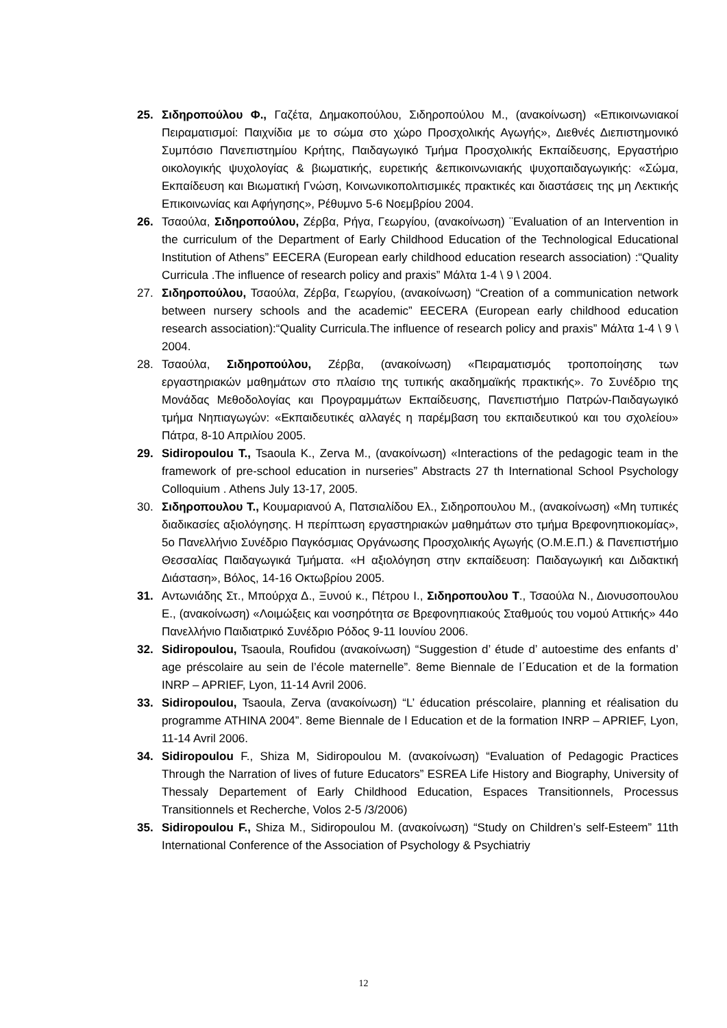25. Σιδηροπούλου Φ., Γαζέτα, Δημακοπούλου, Σιδηροπούλου Μ., (ανακοίνωση) «Επικοινωνιακοί Πειραματισμοί: Παιχνίδια με το σώμα στο χώρο Προσχολικής Αγωγής», Διεθνές Διεπιστημονικό Συμπόσιο Πανεπιστημίου Κρήτης, Παιδαγωγικό Τμήμα Προσχολικής Εκπαίδευσης, Εργαστήριο οικολογικής ψυχολογίας & βιωματικής, ευρετικής &επικοινωνιακής ψυχοπαιδαγωγικής: «Σώμα, Εκπαίδευση και Βιωματική Γνώση, Κοινωνικοπολιτισμικές πρακτικές και διαστάσεις της μη Λεκτικής Επικοινωνίας και Αφήγησης», Ρέθυμνο 5-6 Νοεμβρίου 2004.
26. Τσαούλα, Σιδηροπούλου, Ζέρβα, Ρήγα, Γεωργίου, (ανακοίνωση) ¨Evaluation of an Intervention in the curriculum of the Department of Early Childhood Education of the Technological Educational Institution of Athens” EECERA (European early childhood education research association) :“Quality Curricula .The influence of research policy and praxis” Μάλτα 1-4 \ 9 \ 2004.
27. Σιδηροπούλου, Τσαούλα, Ζέρβα, Γεωργίου, (ανακοίνωση) “Creation of a communication network between nursery schools and the academic” EECERA (European early childhood education research association):“Quality Curricula.The influence of research policy and praxis” Μάλτα 1-4 \ 9 \ 2004.
28. Τσαούλα, Σιδηροπούλου, Ζέρβα, (ανακοίνωση) «Πειραματισμός τροποποίησης των εργαστηριακών μαθημάτων στο πλαίσιο της τυπικής ακαδημαϊκής πρακτικής». 7ο Συνέδριο της Μονάδας Μεθοδολογίας και Προγραμμάτων Εκπαίδευσης, Πανεπιστήμιο Πατρών-Παιδαγωγικό τμήμα Νηπιαγωγών: «Εκπαιδευτικές αλλαγές η παρέμβαση του εκπαιδευτικού και του σχολείου» Πάτρα, 8-10 Απριλίου 2005.
29. Sidiropoulou T., Tsaoula K., Zerva M., (ανακοίνωση) «Interactions of the pedagogic team in the framework of pre-school education in nurseries” Abstracts 27 th International School Psychology Colloquium . Athens July 13-17, 2005.
30. Σιδηροπουλου Τ., Κουμαριανού Α, Πατσιαλίδου Ελ., Σιδηροπουλου Μ., (ανακοίνωση) «Μη τυπικές διαδικασίες αξιολόγησης. Η περίπτωση εργαστηριακών μαθημάτων στο τμήμα Βρεφονηπιοκομίας», 5ο Πανελλήνιο Συνέδριο Παγκόσμιας Οργάνωσης Προσχολικής Αγωγής (Ο.Μ.Ε.Π.) & Πανεπιστήμιο Θεσσαλίας Παιδαγωγικά Τμήματα. «Η αξιολόγηση στην εκπαίδευση: Παιδαγωγική και Διδακτική Διάσταση», Βόλος, 14-16 Οκτωβρίου 2005.
31. Αντωνιάδης Στ., Μπούρχα Δ., Ξυνού κ., Πέτρου Ι., Σιδηροπουλου Τ., Τσαούλα Ν., Διονυσοπουλου Ε., (ανακοίνωση) «Λοιμώξεις και νοσηρότητα σε Βρεφονηπιακούς Σταθμούς του νομού Αττικής» 44ο Πανελλήνιο Παιδιατρικό Συνέδριο Ρόδος 9-11 Ιουνίου 2006.
32. Sidiropoulou, Tsaoula, Roufidou (ανακοίνωση) “Suggestion d’ étude d’ autoestime des enfants d’ age préscolaire au sein de l’école maternelle”. 8eme Biennale de l΄Education et de la formation INRP – APRIEF, Lyon, 11-14 Avril 2006.
33. Sidiropoulou, Tsaoula, Zerva (ανακοίνωση) “L’ éducation préscolaire, planning et réalisation du programme ATHINA 2004”. 8eme Biennale de l Education et de la formation INRP – APRIEF, Lyon, 11-14 Avril 2006.
34. Sidiropoulou F., Shiza M, Sidiropoulou M. (ανακοίνωση) “Evaluation of Pedagogic Practices Through the Narration of lives of future Educators” ESREA Life History and Biography, University of Thessaly Departement of Early Childhood Education, Espaces Transitionnels, Processus Transitionnels et Recherche, Volos 2-5 /3/2006)
35. Sidiropoulou F., Shiza M., Sidiropoulou M. (ανακοίνωση) “Study on Children’s self-Esteem” 11th International Conference of the Association of Psychology & Psychiatriy
12